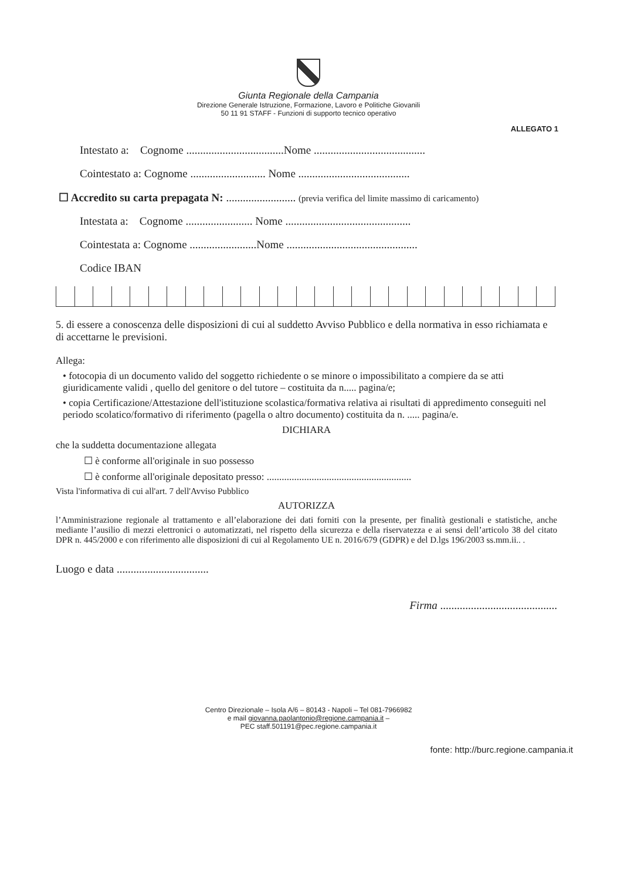Giunta Regionale della Campania
Direzione Generale Istruzione, Formazione, Lavoro e Politiche Giovanili
50 11 91 STAFF - Funzioni di supporto tecnico operativo
ALLEGATO 1
Intestato a: Cognome ...................................Nome ........................................
Cointestato a: Cognome ........................... Nome ........................................
☐ Accredito su carta prepagata N: ......................... (previa verifica del limite massimo di caricamento)
Intestata a: Cognome ........................ Nome .............................................
Cointestata a: Cognome ........................Nome ...............................................
Codice IBAN
5. di essere a conoscenza delle disposizioni di cui al suddetto Avviso Pubblico e della normativa in esso richiamata e di accettarne le previsioni.
Allega:
• fotocopia di un documento valido del soggetto richiedente o se minore o impossibilitato a compiere da se atti giuridicamente validi , quello del genitore o del tutore – costituita da n..... pagina/e;
• copia Certificazione/Attestazione dell'istituzione scolastica/formativa relativa ai risultati di appredimento conseguiti nel periodo scolatico/formativo di riferimento (pagella o altro documento) costituita da n. ..... pagina/e.
DICHIARA
che la suddetta documentazione allegata
☐ è conforme all'originale in suo possesso
☐ è conforme all'originale depositato presso: ..........................................................
Vista l'informativa di cui all'art. 7 dell'Avviso Pubblico
AUTORIZZA
l’Amministrazione regionale al trattamento e all’elaborazione dei dati forniti con la presente, per finalità gestionali e statistiche, anche mediante l’ausilio di mezzi elettronici o automatizzati, nel rispetto della sicurezza e della riservatezza e ai sensi dell’articolo 38 del citato DPR n. 445/2000 e con riferimento alle disposizioni di cui al Regolamento UE n. 2016/679 (GDPR) e del D.lgs 196/2003 ss.mm.ii.. .
Luogo e data .................................
Firma ..........................................
Centro Direzionale – Isola A/6 – 80143 - Napoli – Tel 081-7966982
e mail giovanna.paolantonio@regione.campania.it –
PEC staff.501191@pec.regione.campania.it
fonte: http://burc.regione.campania.it